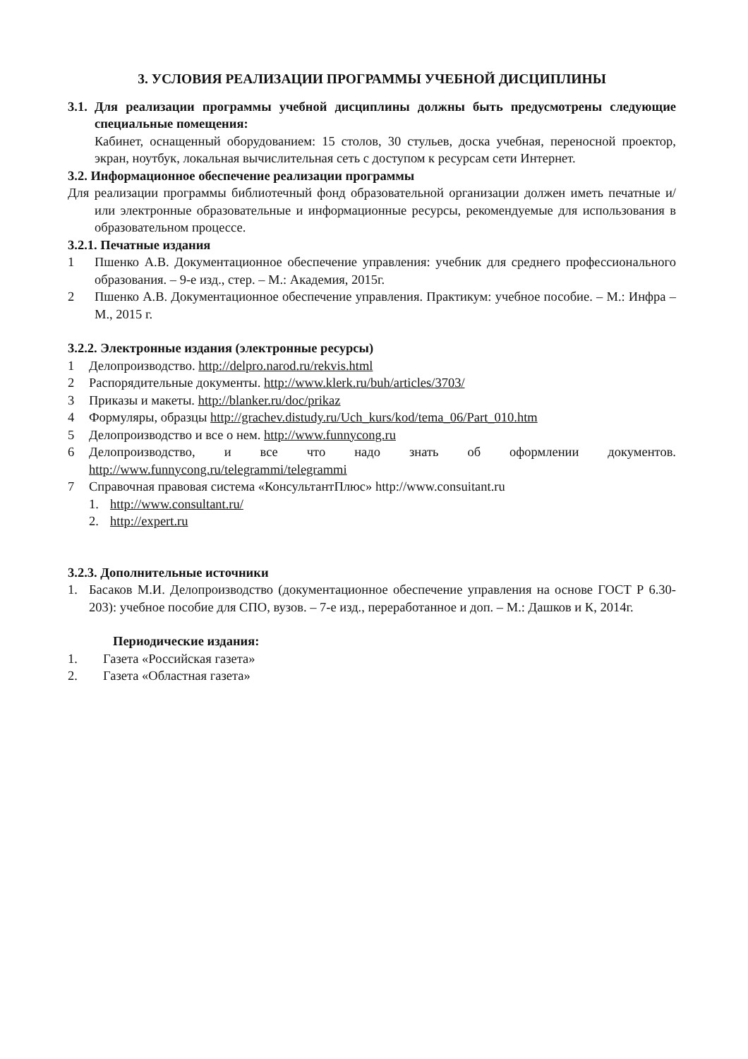3. УСЛОВИЯ РЕАЛИЗАЦИИ ПРОГРАММЫ УЧЕБНОЙ ДИСЦИПЛИНЫ
3.1.
Для реализации программы учебной дисциплины должны быть предусмотрены следующие специальные помещения:
Кабинет, оснащенный оборудованием: 15 столов, 30 стульев, доска учебная, переносной проектор, экран, ноутбук, локальная вычислительная сеть с доступом к ресурсам сети Интернет.
3.2. Информационное обеспечение реализации программы
Для реализации программы библиотечный фонд образовательной организации должен иметь печатные и/или электронные образовательные и информационные ресурсы, рекомендуемые для использования в образовательном процессе.
3.2.1. Печатные издания
1 Пшенко А.В. Документационное обеспечение управления: учебник для среднего профессионального образования. – 9-е изд., стер. – М.: Академия, 2015г.
2 Пшенко А.В. Документационное обеспечение управления. Практикум: учебное пособие. – М.: Инфра – М., 2015 г.
3.2.2. Электронные издания (электронные ресурсы)
1 Делопроизводство. http://delpro.narod.ru/rekvis.html
2 Распорядительные документы. http://www.klerk.ru/buh/articles/3703/
3 Приказы и макеты. http://blanker.ru/doc/prikaz
4 Формуляры, образцы http://grachev.distudy.ru/Uch_kurs/kod/tema_06/Part_010.htm
5 Делопроизводство и все о нем. http://www.funnycong.ru
6 Делопроизводство, и все что надо знать об оформлении документов. http://www.funnycong.ru/telegrammi/telegrammi
7 Справочная правовая система «КонсультантПлюс» http://www.consuitant.ru
1. http://www.consultant.ru/
2. http://expert.ru
3.2.3. Дополнительные источники
1. Басаков М.И. Делопроизводство (документационное обеспечение управления на основе ГОСТ Р 6.30-203): учебное пособие для СПО, вузов. – 7-е изд., переработанное и доп. – М.: Дашков и К, 2014г.
Периодические издания:
1. Газета «Российская газета»
2. Газета «Областная газета»